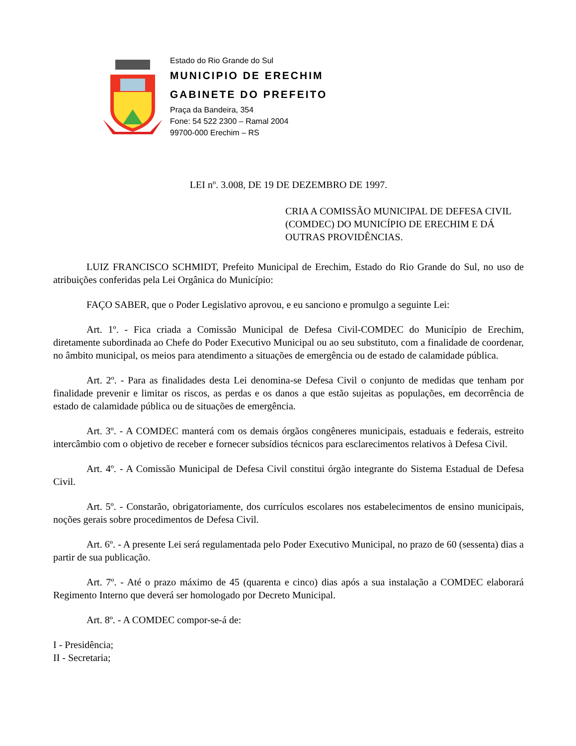Estado do Rio Grande do Sul
MUNICIPIO DE ERECHIM
GABINETE DO PREFEITO
Praça da Bandeira, 354
Fone: 54 522 2300 – Ramal 2004
99700-000 Erechim – RS
LEI nº. 3.008, DE 19 DE DEZEMBRO DE 1997.
CRIA A COMISSÃO MUNICIPAL DE DEFESA CIVIL (COMDEC) DO MUNICÍPIO DE ERECHIM E DÁ OUTRAS PROVIDÊNCIAS.
LUIZ FRANCISCO SCHMIDT, Prefeito Municipal de Erechim, Estado do Rio Grande do Sul, no uso de atribuições conferidas pela Lei Orgânica do Município:
FAÇO SABER, que o Poder Legislativo aprovou, e eu sanciono e promulgo a seguinte Lei:
Art. 1º. - Fica criada a Comissão Municipal de Defesa Civil-COMDEC do Município de Erechim, diretamente subordinada ao Chefe do Poder Executivo Municipal ou ao seu substituto, com a finalidade de coordenar, no âmbito municipal, os meios para atendimento a situações de emergência ou de estado de calamidade pública.
Art. 2º. - Para as finalidades desta Lei denomina-se Defesa Civil o conjunto de medidas que tenham por finalidade prevenir e limitar os riscos, as perdas e os danos a que estão sujeitas as populações, em decorrência de estado de calamidade pública ou de situações de emergência.
Art. 3º. - A COMDEC manterá com os demais órgãos congêneres municipais, estaduais e federais, estreito intercâmbio com o objetivo de receber e fornecer subsídios técnicos para esclarecimentos relativos à Defesa Civil.
Art. 4º. - A Comissão Municipal de Defesa Civil constitui órgão integrante do Sistema Estadual de Defesa Civil.
Art. 5º. - Constarão, obrigatoriamente, dos currículos escolares nos estabelecimentos de ensino municipais, noções gerais sobre procedimentos de Defesa Civil.
Art. 6º. - A presente Lei será regulamentada pelo Poder Executivo Municipal, no prazo de 60 (sessenta) dias a partir de sua publicação.
Art. 7º. - Até o prazo máximo de 45 (quarenta e cinco) dias após a sua instalação a COMDEC elaborará Regimento Interno que deverá ser homologado por Decreto Municipal.
Art. 8º. - A COMDEC compor-se-á de:
I - Presidência;
II - Secretaria;